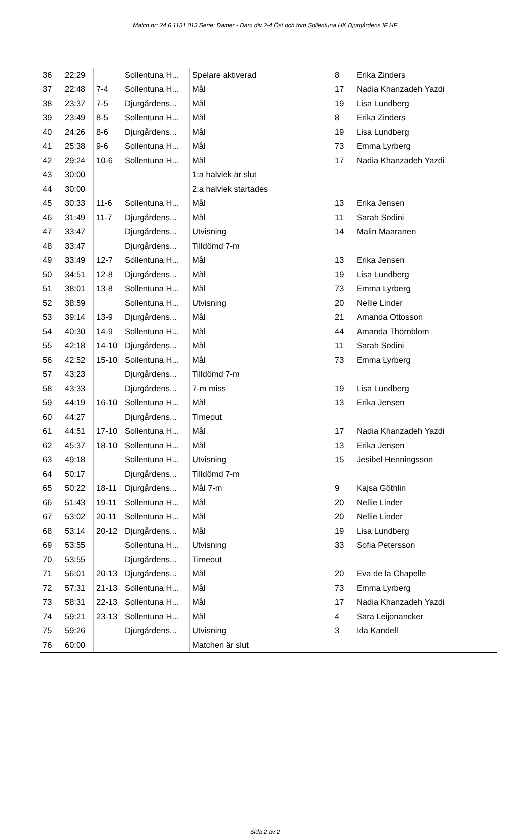Match nr: 24 6 1131 013 Serie: Damer - Dam div 2-4 Öst och trim Sollentuna HK Djurgårdens IF HF
| 36 | 22:29 | | Sollentuna H... | Spelare aktiverad | 8 | Erika Zinders |
| 37 | 22:48 | 7-4 | Sollentuna H... | Mål | 17 | Nadia Khanzadeh Yazdi |
| 38 | 23:37 | 7-5 | Djurgårdens... | Mål | 19 | Lisa Lundberg |
| 39 | 23:49 | 8-5 | Sollentuna H... | Mål | 8 | Erika Zinders |
| 40 | 24:26 | 8-6 | Djurgårdens... | Mål | 19 | Lisa Lundberg |
| 41 | 25:38 | 9-6 | Sollentuna H... | Mål | 73 | Emma Lyrberg |
| 42 | 29:24 | 10-6 | Sollentuna H... | Mål | 17 | Nadia Khanzadeh Yazdi |
| 43 | 30:00 | | | 1:a halvlek är slut | | |
| 44 | 30:00 | | | 2:a halvlek startades | | |
| 45 | 30:33 | 11-6 | Sollentuna H... | Mål | 13 | Erika Jensen |
| 46 | 31:49 | 11-7 | Djurgårdens... | Mål | 11 | Sarah Sodini |
| 47 | 33:47 | | Djurgårdens... | Utvisning | 14 | Malin Maaranen |
| 48 | 33:47 | | Djurgårdens... | Tilldömd 7-m | | |
| 49 | 33:49 | 12-7 | Sollentuna H... | Mål | 13 | Erika Jensen |
| 50 | 34:51 | 12-8 | Djurgårdens... | Mål | 19 | Lisa Lundberg |
| 51 | 38:01 | 13-8 | Sollentuna H... | Mål | 73 | Emma Lyrberg |
| 52 | 38:59 | | Sollentuna H... | Utvisning | 20 | Nellie Linder |
| 53 | 39:14 | 13-9 | Djurgårdens... | Mål | 21 | Amanda Ottosson |
| 54 | 40:30 | 14-9 | Sollentuna H... | Mål | 44 | Amanda Thörnblom |
| 55 | 42:18 | 14-10 | Djurgårdens... | Mål | 11 | Sarah Sodini |
| 56 | 42:52 | 15-10 | Sollentuna H... | Mål | 73 | Emma Lyrberg |
| 57 | 43:23 | | Djurgårdens... | Tilldömd 7-m | | |
| 58 | 43:33 | | Djurgårdens... | 7-m miss | 19 | Lisa Lundberg |
| 59 | 44:19 | 16-10 | Sollentuna H... | Mål | 13 | Erika Jensen |
| 60 | 44:27 | | Djurgårdens... | Timeout | | |
| 61 | 44:51 | 17-10 | Sollentuna H... | Mål | 17 | Nadia Khanzadeh Yazdi |
| 62 | 45:37 | 18-10 | Sollentuna H... | Mål | 13 | Erika Jensen |
| 63 | 49:18 | | Sollentuna H... | Utvisning | 15 | Jesibel Henningsson |
| 64 | 50:17 | | Djurgårdens... | Tilldömd 7-m | | |
| 65 | 50:22 | 18-11 | Djurgårdens... | Mål 7-m | 9 | Kajsa Göthlin |
| 66 | 51:43 | 19-11 | Sollentuna H... | Mål | 20 | Nellie Linder |
| 67 | 53:02 | 20-11 | Sollentuna H... | Mål | 20 | Nellie Linder |
| 68 | 53:14 | 20-12 | Djurgårdens... | Mål | 19 | Lisa Lundberg |
| 69 | 53:55 | | Sollentuna H... | Utvisning | 33 | Sofia Petersson |
| 70 | 53:55 | | Djurgårdens... | Timeout | | |
| 71 | 56:01 | 20-13 | Djurgårdens... | Mål | 20 | Eva de la Chapelle |
| 72 | 57:31 | 21-13 | Sollentuna H... | Mål | 73 | Emma Lyrberg |
| 73 | 58:31 | 22-13 | Sollentuna H... | Mål | 17 | Nadia Khanzadeh Yazdi |
| 74 | 59:21 | 23-13 | Sollentuna H... | Mål | 4 | Sara Leijonancker |
| 75 | 59:26 | | Djurgårdens... | Utvisning | 3 | Ida Kandell |
| 76 | 60:00 | | | Matchen är slut | | |
Sida 2 av 2